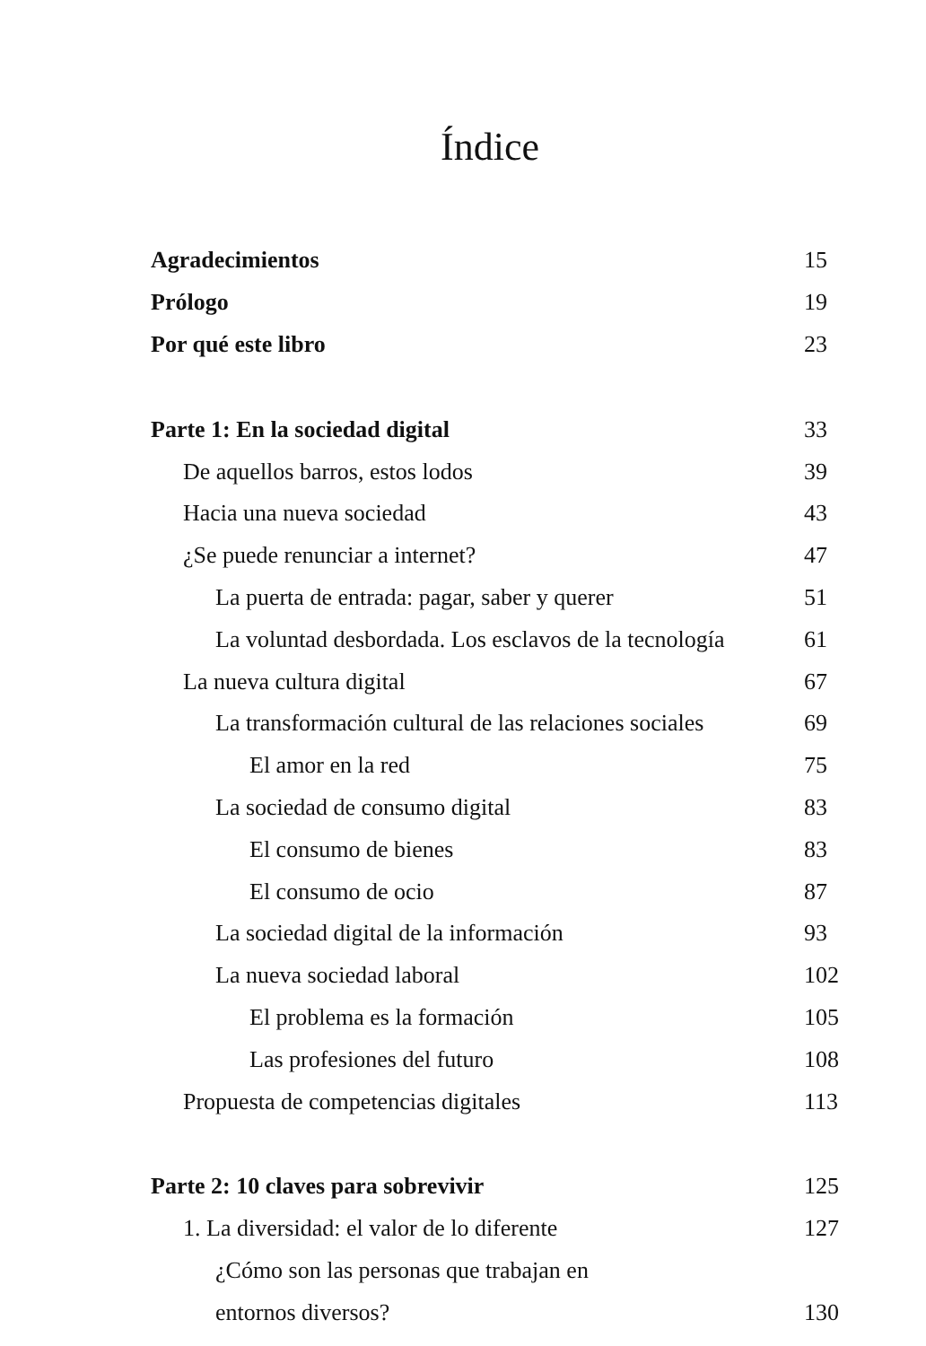Índice
| Agradecimientos | 15 |
| Prólogo | 19 |
| Por qué este libro | 23 |
| Parte 1: En la sociedad digital | 33 |
| De aquellos barros, estos lodos | 39 |
| Hacia una nueva sociedad | 43 |
| ¿Se puede renunciar a internet? | 47 |
| La puerta de entrada: pagar, saber y querer | 51 |
| La voluntad desbordada. Los esclavos de la tecnología | 61 |
| La nueva cultura digital | 67 |
| La transformación cultural de las relaciones sociales | 69 |
| El amor en la red | 75 |
| La sociedad de consumo digital | 83 |
| El consumo de bienes | 83 |
| El consumo de ocio | 87 |
| La sociedad digital de la información | 93 |
| La nueva sociedad laboral | 102 |
| El problema es la formación | 105 |
| Las profesiones del futuro | 108 |
| Propuesta de competencias digitales | 113 |
| Parte 2: 10 claves para sobrevivir | 125 |
| 1. La diversidad: el valor de lo diferente | 127 |
| ¿Cómo son las personas que trabajan en | |
| entornos diversos? | 130 |